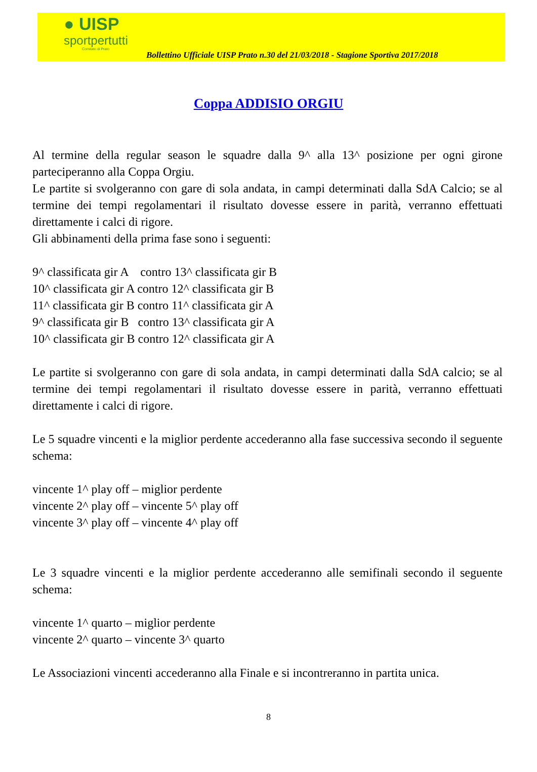● UISP
sportpertutti
Comitato di Prato
Bollettino Ufficiale UISP Prato n.30 del 21/03/2018 - Stagione Sportiva 2017/2018
Coppa ADDISIO ORGIU
Al termine della regular season le squadre dalla 9^ alla 13^ posizione per ogni girone parteciperanno alla Coppa Orgiu.
Le partite si svolgeranno con gare di sola andata, in campi determinati dalla SdA Calcio; se al termine dei tempi regolamentari il risultato dovesse essere in parità, verranno effettuati direttamente i calci di rigore.
Gli abbinamenti della prima fase sono i seguenti:
9^ classificata gir A contro 13^ classificata gir B
10^ classificata gir A contro 12^ classificata gir B
11^ classificata gir B contro 11^ classificata gir A
9^ classificata gir B contro 13^ classificata gir A
10^ classificata gir B contro 12^ classificata gir A
Le partite si svolgeranno con gare di sola andata, in campi determinati dalla SdA calcio; se al termine dei tempi regolamentari il risultato dovesse essere in parità, verranno effettuati direttamente i calci di rigore.
Le 5 squadre vincenti e la miglior perdente accederanno alla fase successiva secondo il seguente schema:
vincente 1^ play off – miglior perdente
vincente 2^ play off – vincente 5^ play off
vincente 3^ play off – vincente 4^ play off
Le 3 squadre vincenti e la miglior perdente accederanno alle semifinali secondo il seguente schema:
vincente 1^ quarto – miglior perdente
vincente 2^ quarto – vincente 3^ quarto
Le Associazioni vincenti accederanno alla Finale e si incontreranno in partita unica.
8